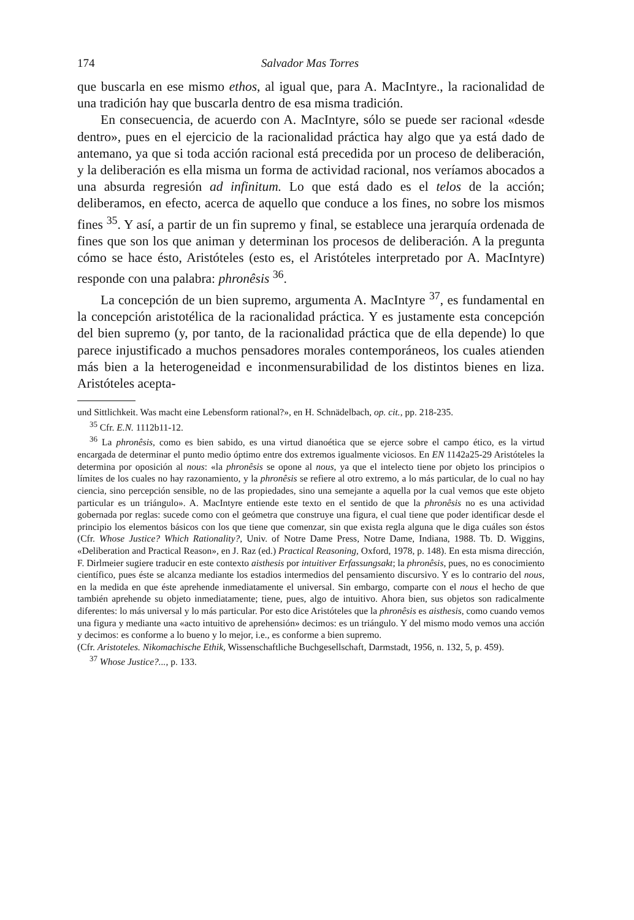174 Salvador Mas Torres
que buscarla en ese mismo ethos, al igual que, para A. MacIntyre., la racionalidad de una tradición hay que buscarla dentro de esa misma tradición.
En consecuencia, de acuerdo con A. MacIntyre, sólo se puede ser racional «desde dentro», pues en el ejercicio de la racionalidad práctica hay algo que ya está dado de antemano, ya que si toda acción racional está precedida por un proceso de deliberación, y la deliberación es ella misma un forma de actividad racional, nos veríamos abocados a una absurda regresión ad infinitum. Lo que está dado es el telos de la acción; deliberamos, en efecto, acerca de aquello que conduce a los fines, no sobre los mismos fines <sup>35</sup>. Y así, a partir de un fin supremo y final, se establece una jerarquía ordenada de fines que son los que animan y determinan los procesos de deliberación. A la pregunta cómo se hace ésto, Aristóteles (esto es, el Aristóteles interpretado por A. MacIntyre) responde con una palabra: phronêsis <sup>36</sup>.
La concepción de un bien supremo, argumenta A. MacIntyre <sup>37</sup>, es fundamental en la concepción aristotélica de la racionalidad práctica. Y es justamente esta concepción del bien supremo (y, por tanto, de la racionalidad práctica que de ella depende) lo que parece injustificado a muchos pensadores morales contemporáneos, los cuales atienden más bien a la heterogeneidad e inconmensurabilidad de los distintos bienes en liza. Aristóteles acepta-
und Sittlichkeit. Was macht eine Lebensform rational?», en H. Schnädelbach, op. cit., pp. 218-235.
<sup>35</sup> Cfr. E.N. 1112b11-12.
<sup>36</sup> La phronêsis, como es bien sabido, es una virtud dianoética que se ejerce sobre el campo ético, es la virtud encargada de determinar el punto medio óptimo entre dos extremos igualmente viciosos. En EN 1142a25-29 Aristóteles la determina por oposición al nous: «la phronêsis se opone al nous, ya que el intelecto tiene por objeto los principios o límites de los cuales no hay razonamiento, y la phronêsis se refiere al otro extremo, a lo más particular, de lo cual no hay ciencia, sino percepción sensible, no de las propiedades, sino una semejante a aquella por la cual vemos que este objeto particular es un triángulo». A. MacIntyre entiende este texto en el sentido de que la phronêsis no es una actividad gobernada por reglas: sucede como con el geómetra que construye una figura, el cual tiene que poder identificar desde el principio los elementos básicos con los que tiene que comenzar, sin que exista regla alguna que le diga cuáles son éstos (Cfr. Whose Justice? Which Rationality?, Univ. of Notre Dame Press, Notre Dame, Indiana, 1988. Tb. D. Wiggins, «Deliberation and Practical Reason», en J. Raz (ed.) Practical Reasoning, Oxford, 1978, p. 148). En esta misma dirección, F. Dirlmeier sugiere traducir en este contexto aisthesis por intuitiver Erfassungsakt; la phronêsis, pues, no es conocimiento científico, pues éste se alcanza mediante los estadios intermedios del pensamiento discursivo. Y es lo contrario del nous, en la medida en que éste aprehende inmediatamente el universal. Sin embargo, comparte con el nous el hecho de que también aprehende su objeto inmediatamente; tiene, pues, algo de intuitivo. Ahora bien, sus objetos son radicalmente diferentes: lo más universal y lo más particular. Por esto dice Aristóteles que la phronêsis es aisthesis, como cuando vemos una figura y mediante una «acto intuitivo de aprehensión» decimos: es un triángulo. Y del mismo modo vemos una acción y decimos: es conforme a lo bueno y lo mejor, i.e., es conforme a bien supremo.
(Cfr. Aristoteles. Nikomachische Ethik, Wissenschaftliche Buchgesellschaft, Darmstadt, 1956, n. 132, 5, p. 459).
<sup>37</sup> Whose Justice?..., p. 133.